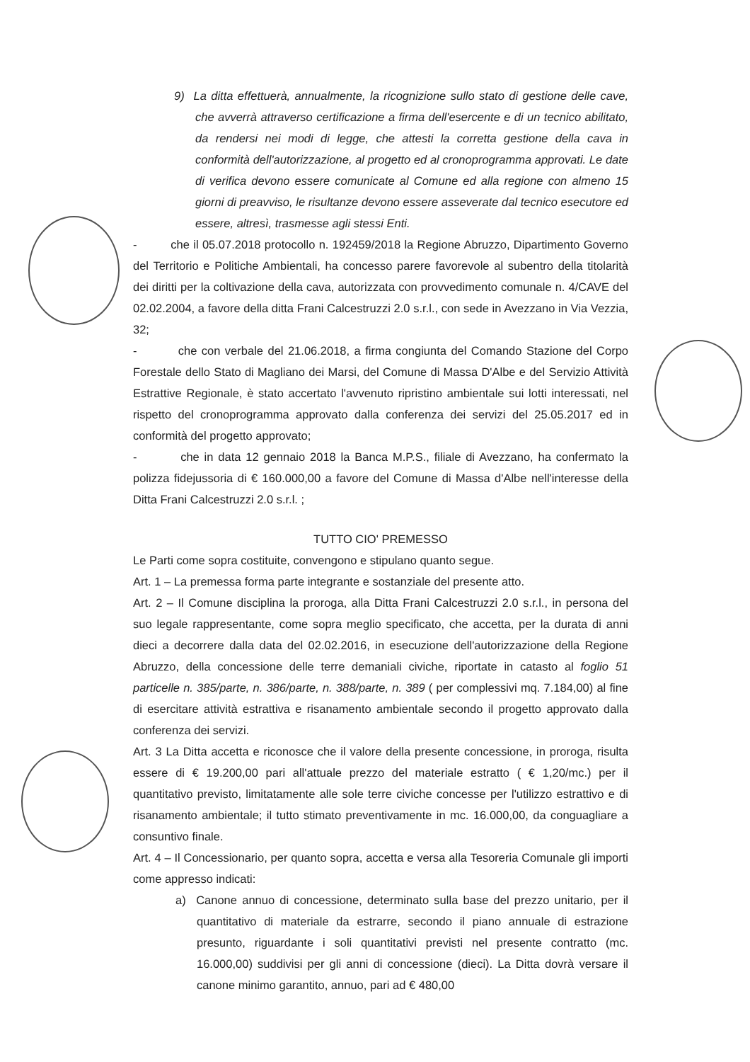9) La ditta effettuerà, annualmente, la ricognizione sullo stato di gestione delle cave, che avverrà attraverso certificazione a firma dell'esercente e di un tecnico abilitato, da rendersi nei modi di legge, che attesti la corretta gestione della cava in conformità dell'autorizzazione, al progetto ed al cronoprogramma approvati. Le date di verifica devono essere comunicate al Comune ed alla regione con almeno 15 giorni di preavviso, le risultanze devono essere asseverate dal tecnico esecutore ed essere, altresì, trasmesse agli stessi Enti.
- che il 05.07.2018 protocollo n. 192459/2018 la Regione Abruzzo, Dipartimento Governo del Territorio e Politiche Ambientali, ha concesso parere favorevole al subentro della titolarità dei diritti per la coltivazione della cava, autorizzata con provvedimento comunale n. 4/CAVE del 02.02.2004, a favore della ditta Frani Calcestruzzi 2.0 s.r.l., con sede in Avezzano in Via Vezzia, 32;
- che con verbale del 21.06.2018, a firma congiunta del Comando Stazione del Corpo Forestale dello Stato di Magliano dei Marsi, del Comune di Massa D'Albe e del Servizio Attività Estrattive Regionale, è stato accertato l'avvenuto ripristino ambientale sui lotti interessati, nel rispetto del cronoprogramma approvato dalla conferenza dei servizi del 25.05.2017 ed in conformità del progetto approvato;
- che in data 12 gennaio 2018 la Banca M.P.S., filiale di Avezzano, ha confermato la polizza fidejussoria di € 160.000,00 a favore del Comune di Massa d'Albe nell'interesse della Ditta Frani Calcestruzzi 2.0 s.r.l. ;
TUTTO CIO' PREMESSO
Le Parti come sopra costituite, convengono e stipulano quanto segue.
Art. 1 – La premessa forma parte integrante e sostanziale del presente atto.
Art. 2 – Il Comune disciplina la proroga, alla Ditta Frani Calcestruzzi 2.0 s.r.l., in persona del suo legale rappresentante, come sopra meglio specificato, che accetta, per la durata di anni dieci a decorrere dalla data del 02.02.2016, in esecuzione dell'autorizzazione della Regione Abruzzo, della concessione delle terre demaniali civiche, riportate in catasto al foglio 51 particelle n. 385/parte, n. 386/parte, n. 388/parte, n. 389 ( per complessivi mq. 7.184,00) al fine di esercitare attività estrattiva e risanamento ambientale secondo il progetto approvato dalla conferenza dei servizi.
Art. 3 La Ditta accetta e riconosce che il valore della presente concessione, in proroga, risulta essere di € 19.200,00 pari all'attuale prezzo del materiale estratto ( € 1,20/mc.) per il quantitativo previsto, limitatamente alle sole terre civiche concesse per l'utilizzo estrattivo e di risanamento ambientale; il tutto stimato preventivamente in mc. 16.000,00, da conguagliare a consuntivo finale.
Art. 4 – Il Concessionario, per quanto sopra, accetta e versa alla Tesoreria Comunale gli importi come appresso indicati:
a) Canone annuo di concessione, determinato sulla base del prezzo unitario, per il quantitativo di materiale da estrarre, secondo il piano annuale di estrazione presunto, riguardante i soli quantitativi previsti nel presente contratto (mc. 16.000,00) suddivisi per gli anni di concessione (dieci). La Ditta dovrà versare il canone minimo garantito, annuo, pari ad € 480,00